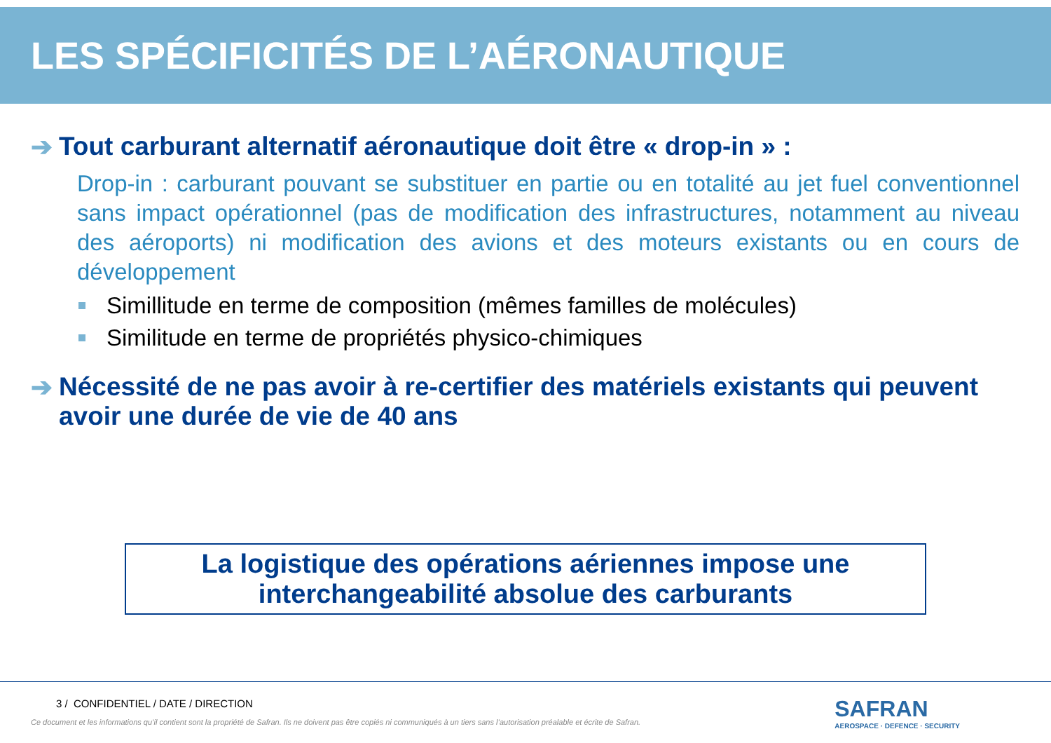LES SPÉCIFICITÉS DE L’AÉRONAUTIQUE
➔ Tout carburant alternatif aéronautique doit être « drop-in » :
Drop-in : carburant pouvant se substituer en partie ou en totalité au jet fuel conventionnel sans impact opérationnel (pas de modification des infrastructures, notamment au niveau des aéroports) ni modification des avions et des moteurs existants ou en cours de développement
Simillitude en terme de composition (mêmes familles de molécules)
Similitude en terme de propriétés physico-chimiques
➔ Nécessité de ne pas avoir à re-certifier des matériels existants qui peuvent avoir une durée de vie de 40 ans
La logistique des opérations aériennes impose une
interchangeabilité absolue des carburants
3 / CONFIDENTIEL / DATE / DIRECTION
Ce document et les informations qu’il contient sont la propriété de Safran. Ils ne doivent pas être copiés ni communiqués à un tiers sans l’autorisation préalable et écrite de Safran.
SAFRAN
AEROSPACE · DEFENCE · SECURITY